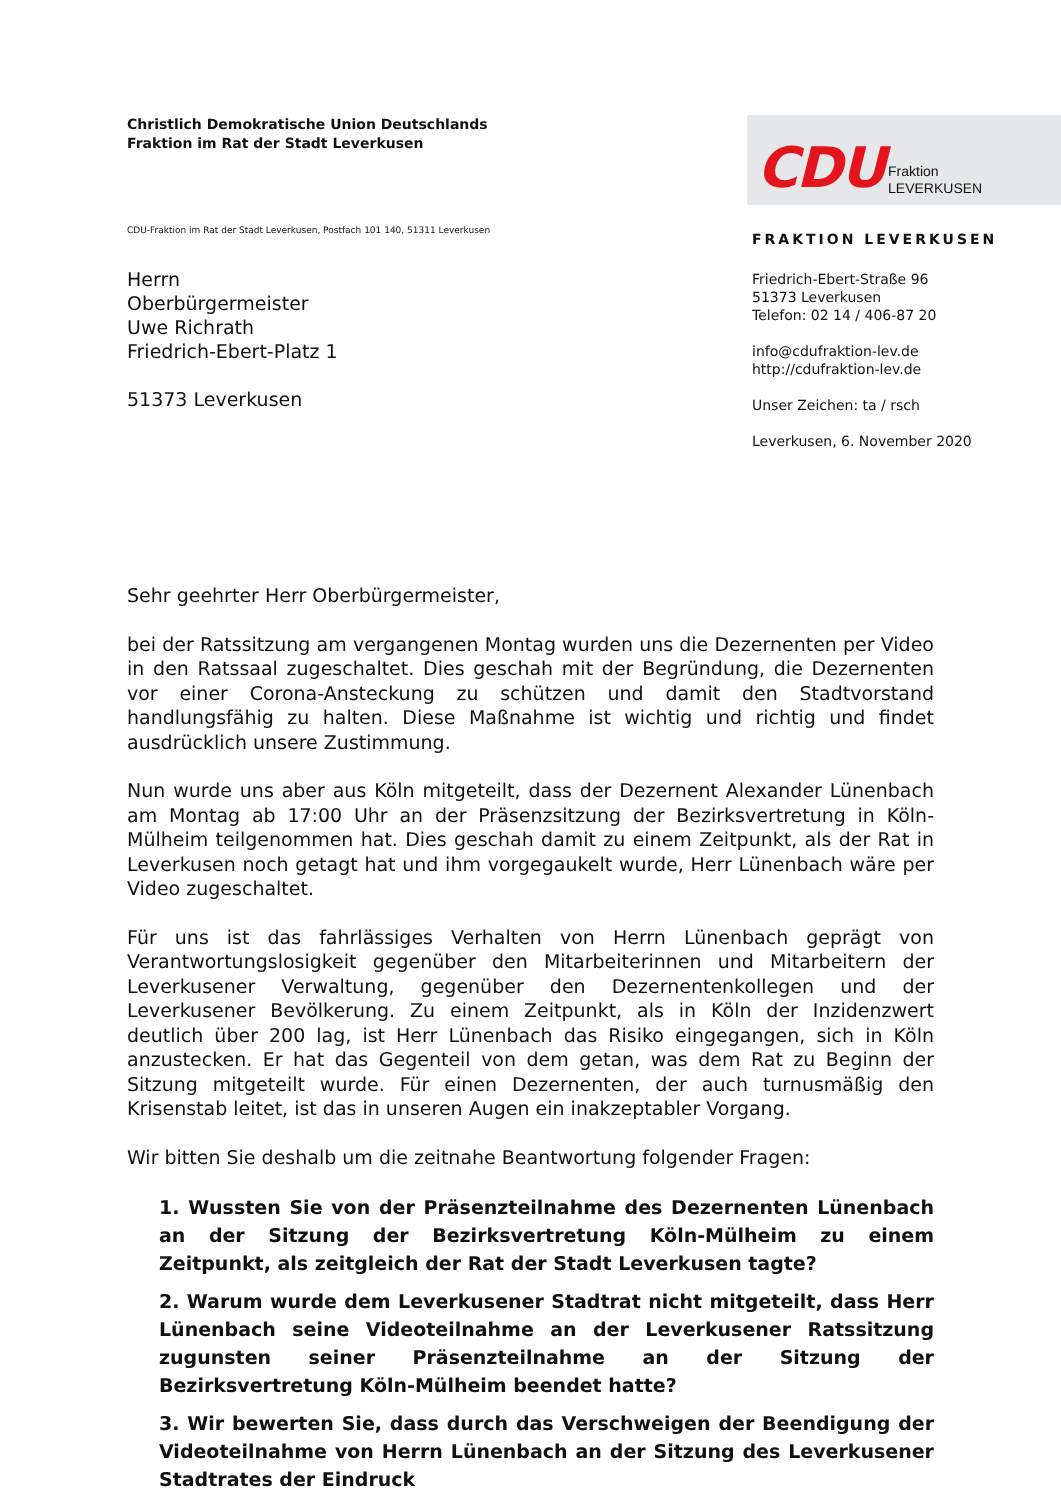Christlich Demokratische Union Deutschlands
Fraktion im Rat der Stadt Leverkusen
CDU-Fraktion im Rat der Stadt Leverkusen, Postfach 101 140, 51311 Leverkusen
Herrn
Oberbürgermeister
Uwe Richrath
Friedrich-Ebert-Platz 1
51373 Leverkusen
CDU Fraktion
LEVERKUSEN
FRAKTION LEVERKUSEN
Friedrich-Ebert-Straße 96
51373 Leverkusen
Telefon: 02 14 / 406-87 20
info@cdufraktion-lev.de
http://cdufraktion-lev.de
Unser Zeichen: ta / rsch
Leverkusen, 6. November 2020
Sehr geehrter Herr Oberbürgermeister,
bei der Ratssitzung am vergangenen Montag wurden uns die Dezernenten per Video in den Ratssaal zugeschaltet. Dies geschah mit der Begründung, die Dezernenten vor einer Corona-Ansteckung zu schützen und damit den Stadtvorstand handlungsfähig zu halten. Diese Maßnahme ist wichtig und richtig und findet ausdrücklich unsere Zustimmung.
Nun wurde uns aber aus Köln mitgeteilt, dass der Dezernent Alexander Lünenbach am Montag ab 17:00 Uhr an der Präsenzsitzung der Bezirksvertretung in Köln-Mülheim teilgenommen hat. Dies geschah damit zu einem Zeitpunkt, als der Rat in Leverkusen noch getagt hat und ihm vorgegaukelt wurde, Herr Lünenbach wäre per Video zugeschaltet.
Für uns ist das fahrlässiges Verhalten von Herrn Lünenbach geprägt von Verantwortungslosigkeit gegenüber den Mitarbeiterinnen und Mitarbeitern der Leverkusener Verwaltung, gegenüber den Dezernentenkollegen und der Leverkusener Bevölkerung. Zu einem Zeitpunkt, als in Köln der Inzidenzwert deutlich über 200 lag, ist Herr Lünenbach das Risiko eingegangen, sich in Köln anzustecken. Er hat das Gegenteil von dem getan, was dem Rat zu Beginn der Sitzung mitgeteilt wurde. Für einen Dezernenten, der auch turnusmäßig den Krisenstab leitet, ist das in unseren Augen ein inakzeptabler Vorgang.
Wir bitten Sie deshalb um die zeitnahe Beantwortung folgender Fragen:
1. Wussten Sie von der Präsenzteilnahme des Dezernenten Lünenbach an der Sitzung der Bezirksvertretung Köln-Mülheim zu einem Zeitpunkt, als zeitgleich der Rat der Stadt Leverkusen tagte?
2. Warum wurde dem Leverkusener Stadtrat nicht mitgeteilt, dass Herr Lünenbach seine Videoteilnahme an der Leverkusener Ratssitzung zugunsten seiner Präsenzteilnahme an der Sitzung der Bezirksvertretung Köln-Mülheim beendet hatte?
3. Wir bewerten Sie, dass durch das Verschweigen der Beendigung der Videoteilnahme von Herrn Lünenbach an der Sitzung des Leverkusener Stadtrates der Eindruck